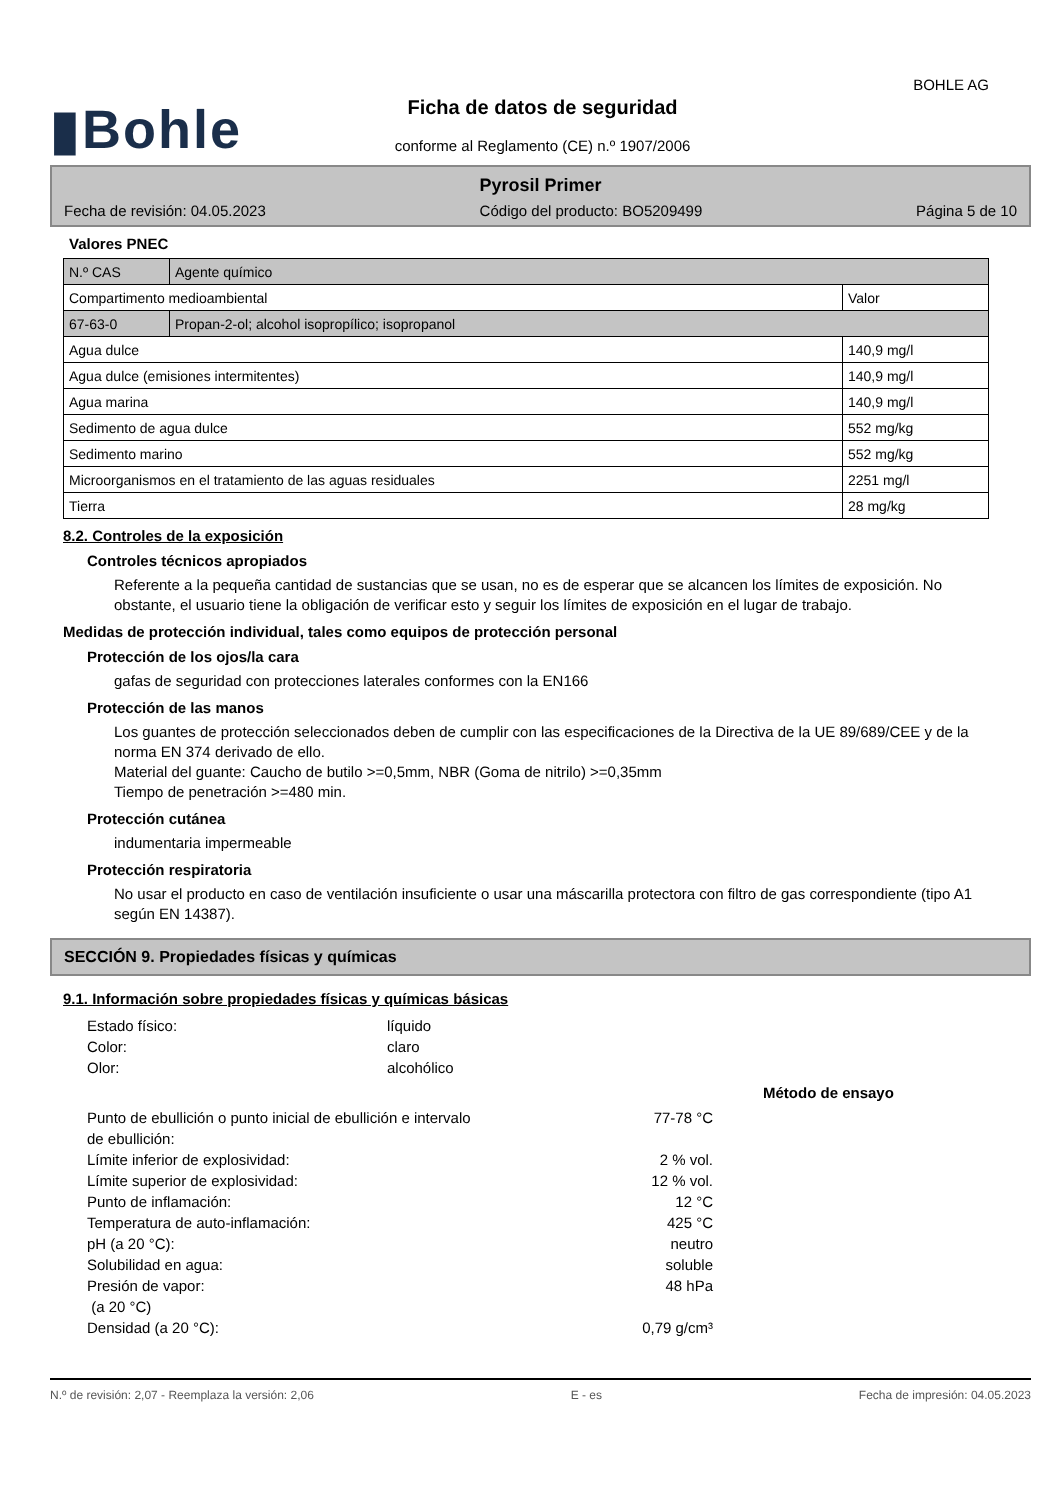BOHLE AG
▮Bohle Ficha de datos de seguridad
conforme al Reglamento (CE) n.º 1907/2006
Pyrosil Primer
Fecha de revisión: 04.05.2023 Código del producto: BO5209499 Página 5 de 10
Valores PNEC
| N.º CAS | Agente químico | |
| Compartimento medioambiental | | Valor |
| 67-63-0 | Propan-2-ol; alcohol isopropílico; isopropanol | |
| Agua dulce | | 140,9 mg/l |
| Agua dulce (emisiones intermitentes) | | 140,9 mg/l |
| Agua marina | | 140,9 mg/l |
| Sedimento de agua dulce | | 552 mg/kg |
| Sedimento marino | | 552 mg/kg |
| Microorganismos en el tratamiento de las aguas residuales | | 2251 mg/l |
| Tierra | | 28 mg/kg |
8.2. Controles de la exposición
Controles técnicos apropiados
Referente a la pequeña cantidad de sustancias que se usan, no es de esperar que se alcancen los límites de exposición. No obstante, el usuario tiene la obligación de verificar esto y seguir los límites de exposición en el lugar de trabajo.
Medidas de protección individual, tales como equipos de protección personal
Protección de los ojos/la cara
gafas de seguridad con protecciones laterales conformes con la EN166
Protección de las manos
Los guantes de protección seleccionados deben de cumplir con las especificaciones de la Directiva de la UE 89/689/CEE y de la norma EN 374 derivado de ello.
Material del guante: Caucho de butilo >=0,5mm, NBR (Goma de nitrilo) >=0,35mm
Tiempo de penetración >=480 min.
Protección cutánea
indumentaria impermeable
Protección respiratoria
No usar el producto en caso de ventilación insuficiente o usar una máscarilla protectora con filtro de gas correspondiente (tipo A1 según EN 14387).
SECCIÓN 9. Propiedades físicas y químicas
9.1. Información sobre propiedades físicas y químicas básicas
Estado físico: líquido Color: claro Olor: alcohólico
Método de ensayo
Punto de ebullición o punto inicial de ebullición e intervalo de ebullición: 77-78 °C Límite inferior de explosividad: 2 % vol. Límite superior de explosividad: 12 % vol. Punto de inflamación: 12 °C Temperatura de auto-inflamación: 425 °C pH (a 20 °C): neutro Solubilidad en agua: soluble Presión de vapor:
(a 20 °C) 48 hPa Densidad (a 20 °C): 0,79 g/cm³
N.º de revisión: 2,07 - Reemplaza la versión: 2,06 E - es Fecha de impresión: 04.05.2023